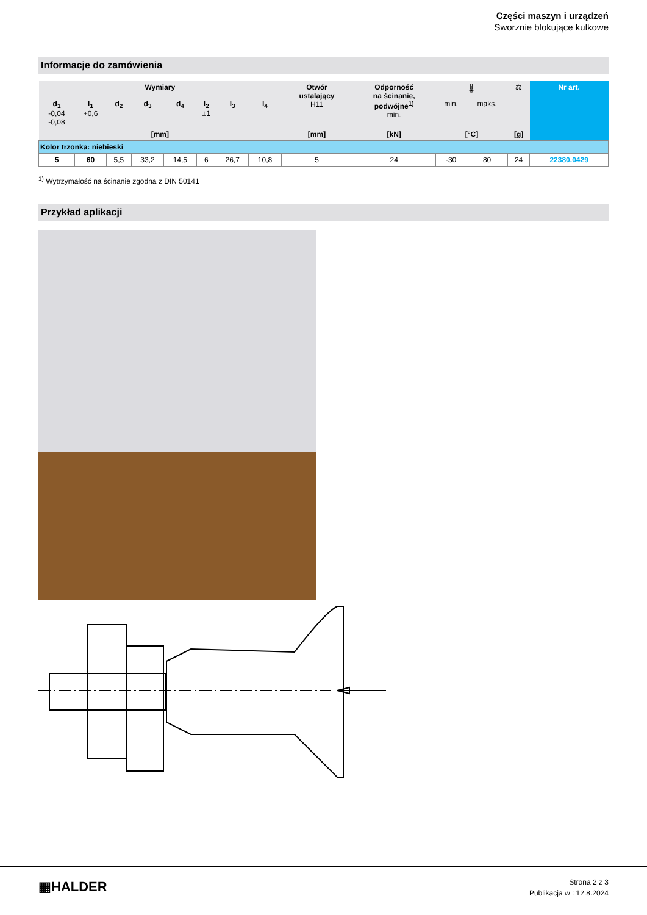Części maszyn i urządzeń
Sworznie blokujące kulkowe
Informacje do zamówienia
| Wymiary | | | | | | | | Otwór ustalający H11 | Odporność na ścinanie, podwójne<sup>1)</sup> min. | 🌡 | | ⚖ | Nr art. |
| --- | --- | --- | --- | --- | --- | --- | --- | --- | --- | --- | --- | --- | --- |
| d<sub>1</sub> -0,04 -0,08 | l<sub>1</sub> +0,6 | d<sub>2</sub> | d<sub>3</sub> | d<sub>4</sub> | l<sub>2</sub> ±1 | l<sub>3</sub> | l<sub>4</sub> | | | min. | maks. | | |
| [mm] | | | | | | | | [mm] | [kN] | [°C] | | [g] | |
| Kolor trzonka: niebieski | | | | | | | | | | | | | |
| 5 | 60 | 5,5 | 33,2 | 14,5 | 6 | 26,7 | 10,8 | 5 | 24 | -30 | 80 | 24 | 22380.0429 |
<sup>1)</sup> Wytrzymałość na ścinanie zgodna z DIN 50141
Przykład aplikacji
▦HALDER
Strona 2 z 3
Publikacja w : 12.8.2024